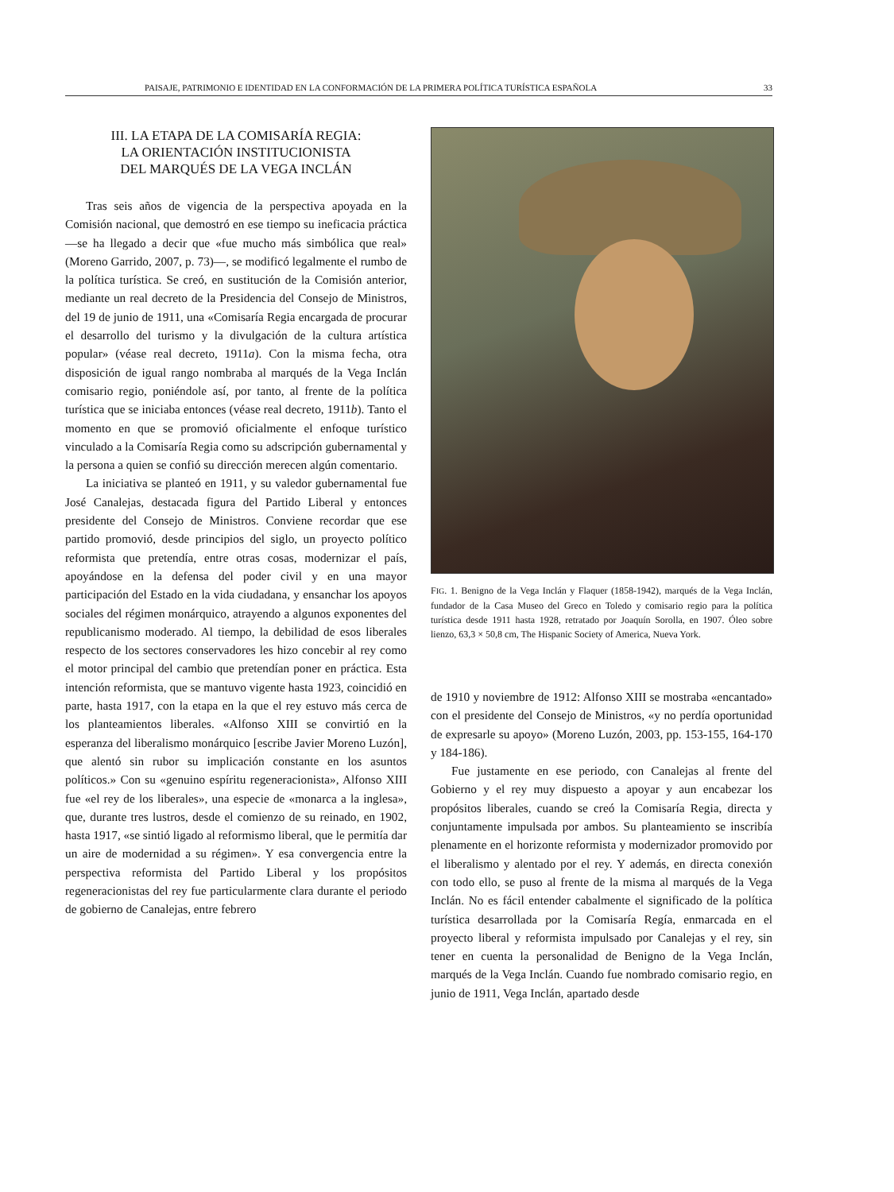PAISAJE, PATRIMONIO E IDENTIDAD EN LA CONFORMACIÓN DE LA PRIMERA POLÍTICA TURÍSTICA ESPAÑOLA 33
III. LA ETAPA DE LA COMISARÍA REGIA:
LA ORIENTACIÓN INSTITUCIONISTA
DEL MARQUÉS DE LA VEGA INCLÁN
Tras seis años de vigencia de la perspectiva apoyada en la Comisión nacional, que demostró en ese tiempo su ineficacia práctica —se ha llegado a decir que «fue mucho más simbólica que real» (Moreno Garrido, 2007, p. 73)—, se modificó legalmente el rumbo de la política turística. Se creó, en sustitución de la Comisión anterior, mediante un real decreto de la Presidencia del Consejo de Ministros, del 19 de junio de 1911, una «Comisaría Regia encargada de procurar el desarrollo del turismo y la divulgación de la cultura artística popular» (véase real decreto, 1911a). Con la misma fecha, otra disposición de igual rango nombraba al marqués de la Vega Inclán comisario regio, poniéndole así, por tanto, al frente de la política turística que se iniciaba entonces (véase real decreto, 1911b). Tanto el momento en que se promovió oficialmente el enfoque turístico vinculado a la Comisaría Regia como su adscripción gubernamental y la persona a quien se confió su dirección merecen algún comentario.
La iniciativa se planteó en 1911, y su valedor gubernamental fue José Canalejas, destacada figura del Partido Liberal y entonces presidente del Consejo de Ministros. Conviene recordar que ese partido promovió, desde principios del siglo, un proyecto político reformista que pretendía, entre otras cosas, modernizar el país, apoyándose en la defensa del poder civil y en una mayor participación del Estado en la vida ciudadana, y ensanchar los apoyos sociales del régimen monárquico, atrayendo a algunos exponentes del republicanismo moderado. Al tiempo, la debilidad de esos liberales respecto de los sectores conservadores les hizo concebir al rey como el motor principal del cambio que pretendían poner en práctica. Esta intención reformista, que se mantuvo vigente hasta 1923, coincidió en parte, hasta 1917, con la etapa en la que el rey estuvo más cerca de los planteamientos liberales. «Alfonso XIII se convirtió en la esperanza del liberalismo monárquico [escribe Javier Moreno Luzón], que alentó sin rubor su implicación constante en los asuntos políticos.» Con su «genuino espíritu regeneracionista», Alfonso XIII fue «el rey de los liberales», una especie de «monarca a la inglesa», que, durante tres lustros, desde el comienzo de su reinado, en 1902, hasta 1917, «se sintió ligado al reformismo liberal, que le permitía dar un aire de modernidad a su régimen». Y esa convergencia entre la perspectiva reformista del Partido Liberal y los propósitos regeneracionistas del rey fue particularmente clara durante el periodo de gobierno de Canalejas, entre febrero
FIG. 1. Benigno de la Vega Inclán y Flaquer (1858-1942), marqués de la Vega Inclán, fundador de la Casa Museo del Greco en Toledo y comisario regio para la política turística desde 1911 hasta 1928, retratado por Joaquín Sorolla, en 1907. Óleo sobre lienzo, 63,3 × 50,8 cm, The Hispanic Society of America, Nueva York.
de 1910 y noviembre de 1912: Alfonso XIII se mostraba «encantado» con el presidente del Consejo de Ministros, «y no perdía oportunidad de expresarle su apoyo» (Moreno Luzón, 2003, pp. 153-155, 164-170 y 184-186).
Fue justamente en ese periodo, con Canalejas al frente del Gobierno y el rey muy dispuesto a apoyar y aun encabezar los propósitos liberales, cuando se creó la Comisaría Regia, directa y conjuntamente impulsada por ambos. Su planteamiento se inscribía plenamente en el horizonte reformista y modernizador promovido por el liberalismo y alentado por el rey. Y además, en directa conexión con todo ello, se puso al frente de la misma al marqués de la Vega Inclán. No es fácil entender cabalmente el significado de la política turística desarrollada por la Comisaría Regía, enmarcada en el proyecto liberal y reformista impulsado por Canalejas y el rey, sin tener en cuenta la personalidad de Benigno de la Vega Inclán, marqués de la Vega Inclán. Cuando fue nombrado comisario regio, en junio de 1911, Vega Inclán, apartado desde